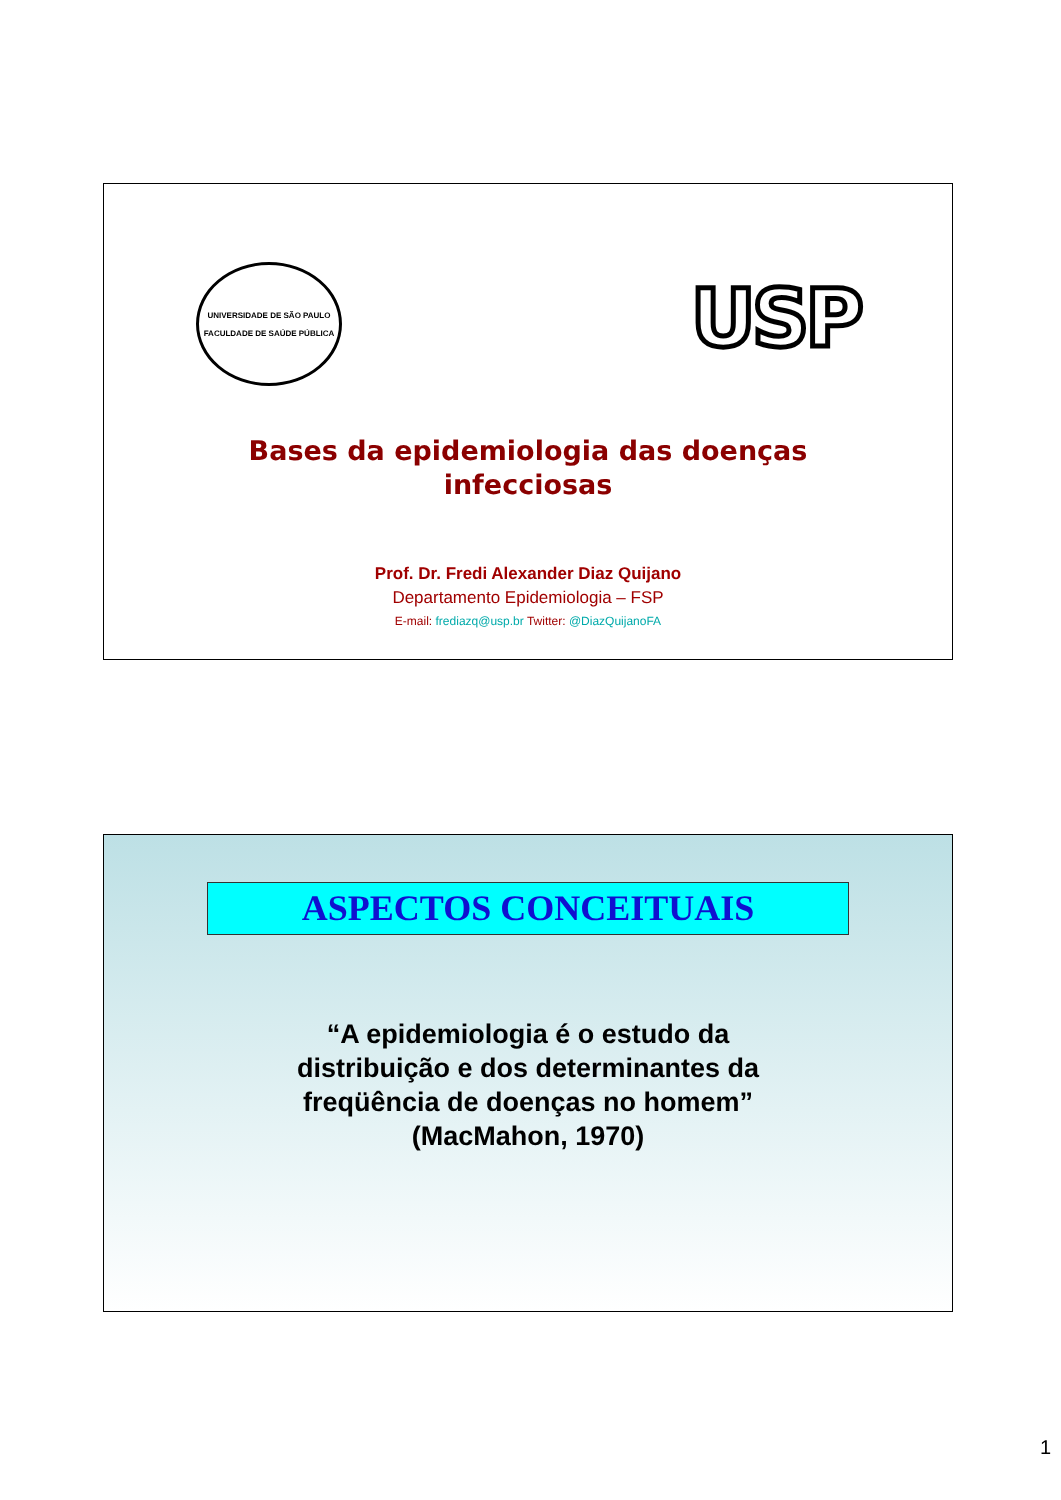UNIVERSIDADE DE SÃO PAULO
FACULDADE DE SAÚDE PÚBLICA
USP
Bases da epidemiologia das doenças
infecciosas
Prof. Dr. Fredi Alexander Diaz Quijano
Departamento Epidemiologia – FSP
E-mail: frediazq@usp.br Twitter: @DiazQuijanoFA
ASPECTOS CONCEITUAIS
“A epidemiologia é o estudo da
distribuição e dos determinantes da
freqüência de doenças no homem”
(MacMahon, 1970)
1